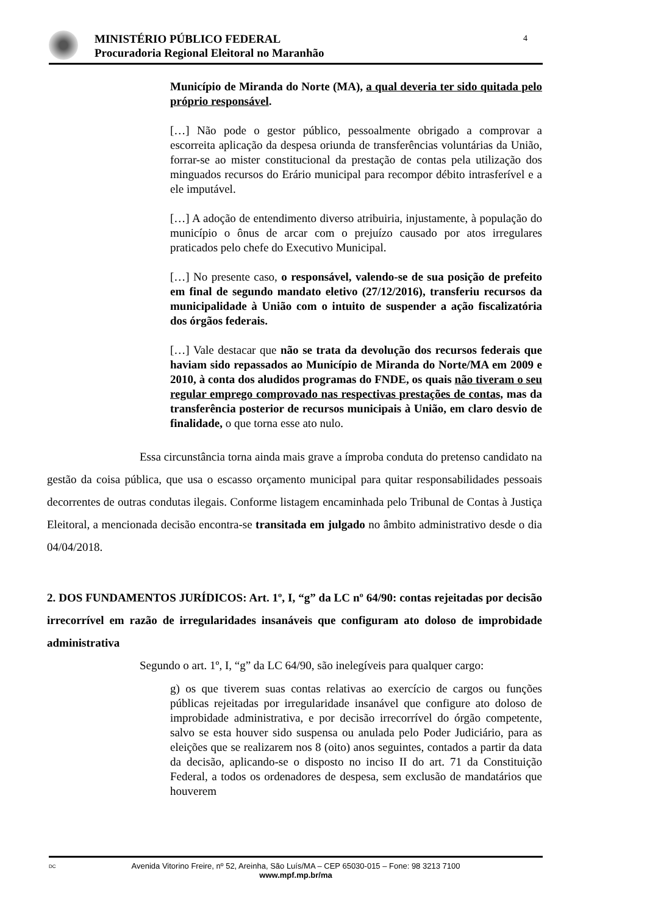MINISTÉRIO PÚBLICO FEDERAL
Procuradoria Regional Eleitoral no Maranhão
4
Município de Miranda do Norte (MA), a qual deveria ter sido quitada pelo próprio responsável.
[…] Não pode o gestor público, pessoalmente obrigado a comprovar a escorreita aplicação da despesa oriunda de transferências voluntárias da União, forrar-se ao mister constitucional da prestação de contas pela utilização dos minguados recursos do Erário municipal para recompor débito intrasferível e a ele imputável.
[…] A adoção de entendimento diverso atribuiria, injustamente, à população do município o ônus de arcar com o prejuízo causado por atos irregulares praticados pelo chefe do Executivo Municipal.
[…] No presente caso, o responsável, valendo-se de sua posição de prefeito em final de segundo mandato eletivo (27/12/2016), transferiu recursos da municipalidade à União com o intuito de suspender a ação fiscalizatória dos órgãos federais.
[…] Vale destacar que não se trata da devolução dos recursos federais que haviam sido repassados ao Município de Miranda do Norte/MA em 2009 e 2010, à conta dos aludidos programas do FNDE, os quais não tiveram o seu regular emprego comprovado nas respectivas prestações de contas, mas da transferência posterior de recursos municipais à União, em claro desvio de finalidade, o que torna esse ato nulo.
Essa circunstância torna ainda mais grave a ímproba conduta do pretenso candidato na gestão da coisa pública, que usa o escasso orçamento municipal para quitar responsabilidades pessoais decorrentes de outras condutas ilegais. Conforme listagem encaminhada pelo Tribunal de Contas à Justiça Eleitoral, a mencionada decisão encontra-se transitada em julgado no âmbito administrativo desde o dia 04/04/2018.
2. DOS FUNDAMENTOS JURÍDICOS: Art. 1º, I, “g” da LC nº 64/90: contas rejeitadas por decisão irrecorrível em razão de irregularidades insanáveis que configuram ato doloso de improbidade administrativa
Segundo o art. 1º, I, “g” da LC 64/90, são inelegíveis para qualquer cargo:
g) os que tiverem suas contas relativas ao exercício de cargos ou funções públicas rejeitadas por irregularidade insanável que configure ato doloso de improbidade administrativa, e por decisão irrecorrível do órgão competente, salvo se esta houver sido suspensa ou anulada pelo Poder Judiciário, para as eleições que se realizarem nos 8 (oito) anos seguintes, contados a partir da data da decisão, aplicando-se o disposto no inciso II do art. 71 da Constituição Federal, a todos os ordenadores de despesa, sem exclusão de mandatários que houverem
DC Avenida Vitorino Freire, nº 52, Areinha, São Luís/MA – CEP 65030-015 – Fone: 98 3213 7100
www.mpf.mp.br/ma